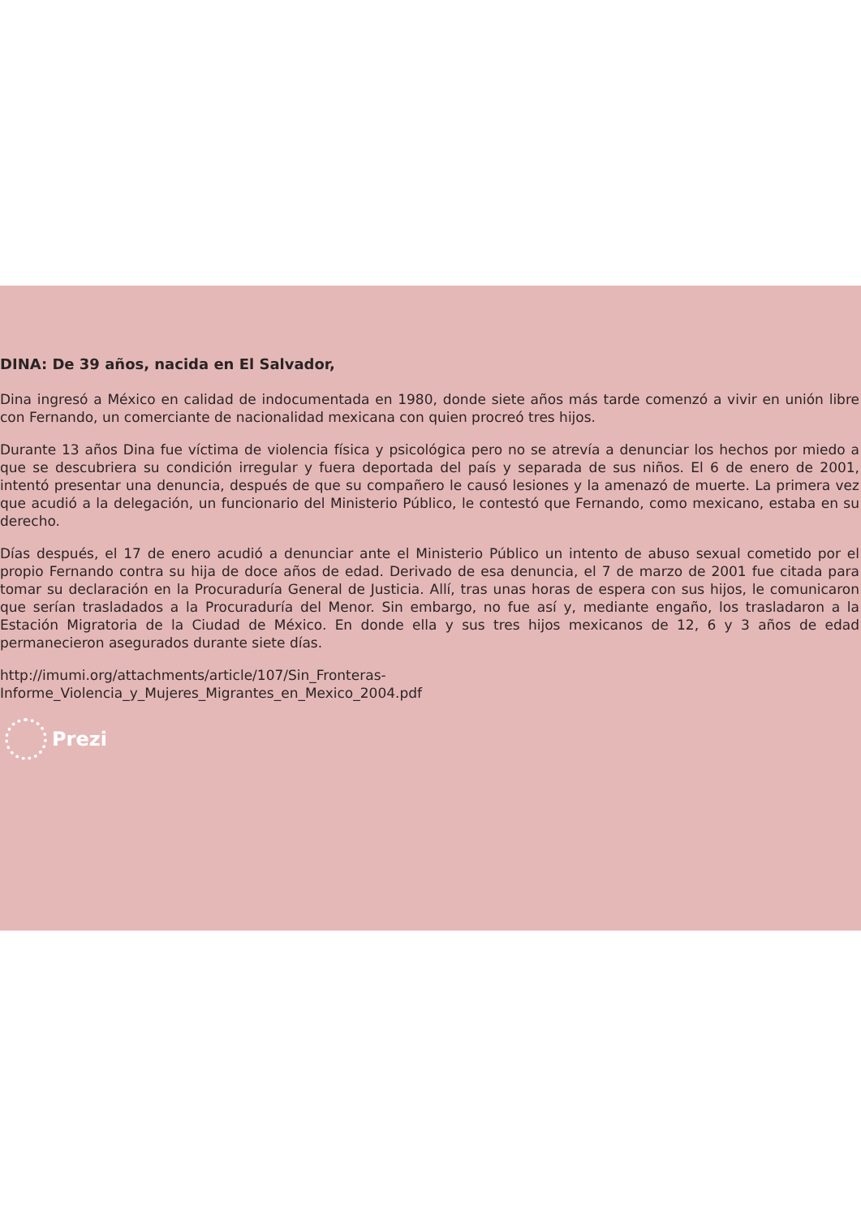DINA: De 39 años, nacida en El Salvador,
Dina ingresó a México en calidad de indocumentada en 1980, donde siete años más tarde comenzó a vivir en unión libre con Fernando, un comerciante de nacionalidad mexicana con quien procreó tres hijos.
Durante 13 años Dina fue víctima de violencia física y psicológica pero no se atrevía a denunciar los hechos por miedo a que se descubriera su condición irregular y fuera deportada del país y separada de sus niños. El 6 de enero de 2001, intentó presentar una denuncia, después de que su compañero le causó lesiones y la amenazó de muerte. La primera vez que acudió a la delegación, un funcionario del Ministerio Público, le contestó que Fernando, como mexicano, estaba en su derecho.
Días después, el 17 de enero acudió a denunciar ante el Ministerio Público un intento de abuso sexual cometido por el propio Fernando contra su hija de doce años de edad. Derivado de esa denuncia, el 7 de marzo de 2001 fue citada para tomar su declaración en la Procuraduría General de Justicia. Allí, tras unas horas de espera con sus hijos, le comunicaron que serían trasladados a la Procuraduría del Menor. Sin embargo, no fue así y, mediante engaño, los trasladaron a la Estación Migratoria de la Ciudad de México. En donde ella y sus tres hijos mexicanos de 12, 6 y 3 años de edad permanecieron asegurados durante siete días.
http://imumi.org/attachments/article/107/Sin_Fronteras-
Informe_Violencia_y_Mujeres_Migrantes_en_Mexico_2004.pdf
Prezi